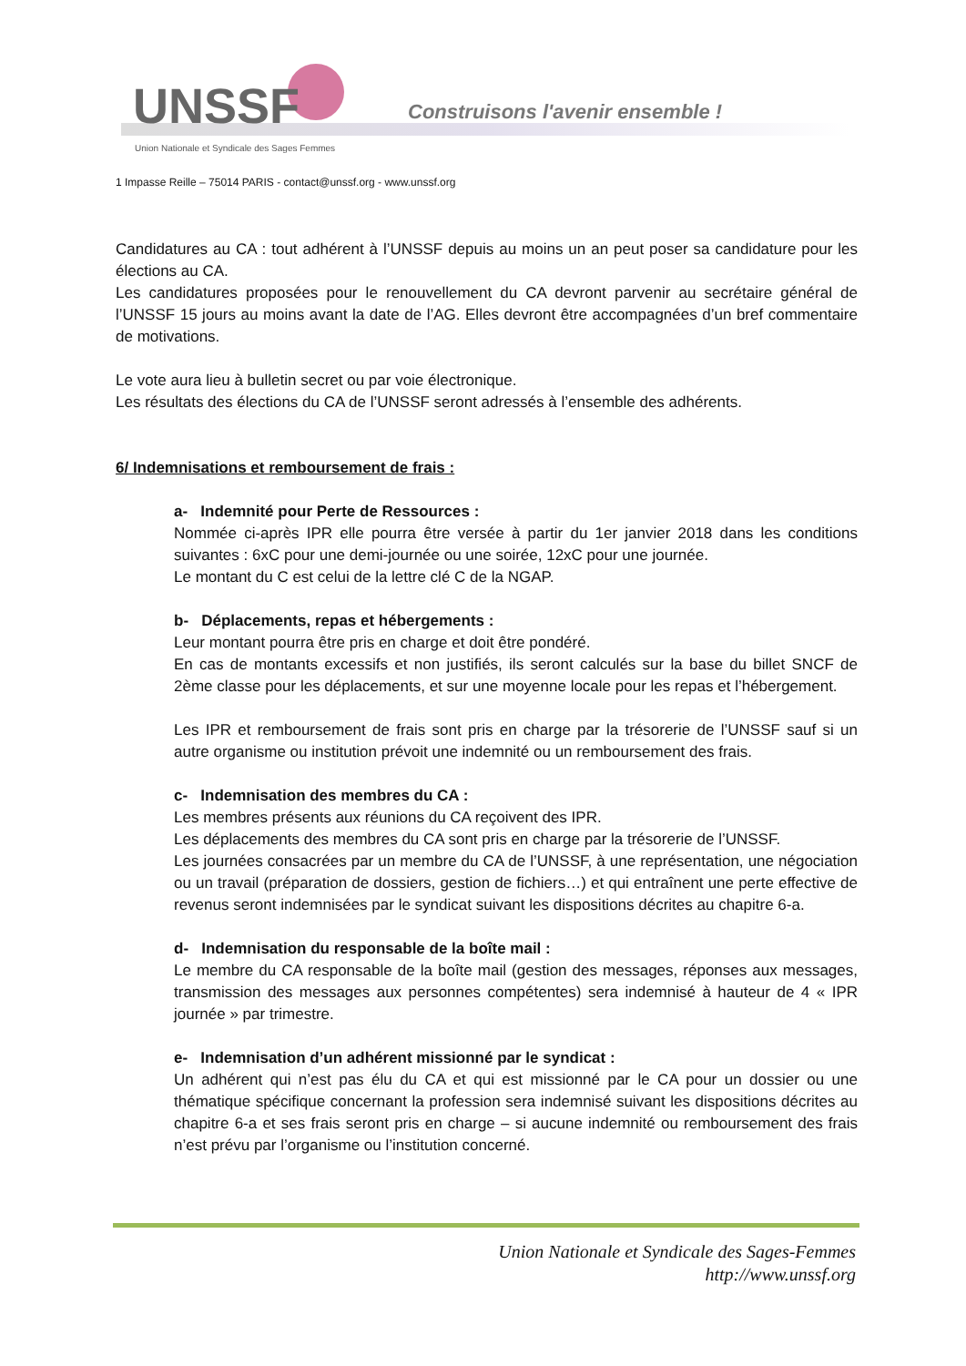UNSSF
Construisons l'avenir ensemble !
Union Nationale et Syndicale des Sages Femmes
1 Impasse Reille – 75014 PARIS - contact@unssf.org - www.unssf.org
Candidatures au CA : tout adhérent à l’UNSSF depuis au moins un an peut poser sa candidature pour les élections au CA.
Les candidatures proposées pour le renouvellement du CA devront parvenir au secrétaire général de l’UNSSF 15 jours au moins avant la date de l’AG. Elles devront être accompagnées d’un bref commentaire de motivations.
Le vote aura lieu à bulletin secret ou par voie électronique.
Les résultats des élections du CA de l’UNSSF seront adressés à l’ensemble des adhérents.
6/ Indemnisations et remboursement de frais :
a- Indemnité pour Perte de Ressources :
Nommée ci-après IPR elle pourra être versée à partir du 1er janvier 2018 dans les conditions suivantes : 6xC pour une demi-journée ou une soirée, 12xC pour une journée.
Le montant du C est celui de la lettre clé C de la NGAP.
b- Déplacements, repas et hébergements :
Leur montant pourra être pris en charge et doit être pondéré.
En cas de montants excessifs et non justifiés, ils seront calculés sur la base du billet SNCF de 2ème classe pour les déplacements, et sur une moyenne locale pour les repas et l’hébergement.
Les IPR et remboursement de frais sont pris en charge par la trésorerie de l’UNSSF sauf si un autre organisme ou institution prévoit une indemnité ou un remboursement des frais.
c- Indemnisation des membres du CA :
Les membres présents aux réunions du CA reçoivent des IPR.
Les déplacements des membres du CA sont pris en charge par la trésorerie de l’UNSSF.
Les journées consacrées par un membre du CA de l’UNSSF, à une représentation, une négociation ou un travail (préparation de dossiers, gestion de fichiers…) et qui entraînent une perte effective de revenus seront indemnisées par le syndicat suivant les dispositions décrites au chapitre 6-a.
d- Indemnisation du responsable de la boîte mail :
Le membre du CA responsable de la boîte mail (gestion des messages, réponses aux messages, transmission des messages aux personnes compétentes) sera indemnisé à hauteur de 4 « IPR journée » par trimestre.
e- Indemnisation d’un adhérent missionné par le syndicat :
Un adhérent qui n’est pas élu du CA et qui est missionné par le CA pour un dossier ou une thématique spécifique concernant la profession sera indemnisé suivant les dispositions décrites au chapitre 6-a et ses frais seront pris en charge – si aucune indemnité ou remboursement des frais n’est prévu par l’organisme ou l’institution concerné.
Union Nationale et Syndicale des Sages-Femmes
http://www.unssf.org